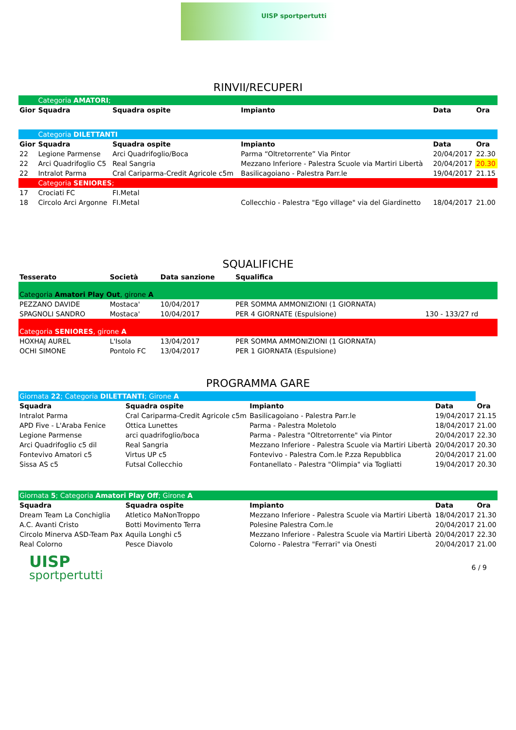UISP sportpertutti
RINVII/RECUPERI
| | Categoria AMATORI ; | | | | |
| Gior | Squadra | Squadra ospite | Impianto | Data | Ora |
| | Categoria DILETTANTI | | | | |
| Gior | Squadra | Squadra ospite | Impianto | Data | Ora |
| 22 | Legione Parmense | Arci Quadrifoglio/Boca | Parma “Oltretorrente” Via Pintor | 20/04/2017 | 22.30 |
| 22 | Arci Quadrifoglio C5 | Real Sangria | Mezzano Inferiore - Palestra Scuole via Martiri Libertà | 20/04/2017 | 20.30 |
| 22 | Intralot Parma | Cral Cariparma-Credit Agricole c5m | Basilicagoiano - Palestra Parr.le | 19/04/2017 | 21.15 |
| | Categoria SENIORES ; | | | | |
| 17 | Crociati FC | FI.Metal | | | |
| 18 | Circolo Arci Argonne | FI.Metal | Collecchio - Palestra "Ego village" via del Giardinetto | 18/04/2017 | 21.00 |
SQUALIFICHE
| Tesserato | Società | Data sanzione | Squalifica | |
| --- | --- | --- | --- | --- |
| Categoria Amatori Play Out , girone A | | | | |
| PEZZANO DAVIDE | Mostaca' | 10/04/2017 | PER SOMMA AMMONIZIONI (1 GIORNATA) | |
| SPAGNOLI SANDRO | Mostaca' | 10/04/2017 | PER 4 GIORNATE (Espulsione) | 130 - 133/27 rd |
| Categoria SENIORES , girone A | | | | |
| HOXHAJ AUREL | L'Isola | 13/04/2017 | PER SOMMA AMMONIZIONI (1 GIORNATA) | |
| OCHI SIMONE | Pontolo FC | 13/04/2017 | PER 1 GIORNATA (Espulsione) | |
PROGRAMMA GARE
| Giornata 22 ; Categoria DILETTANTI ; Girone A | | | | |
| Squadra | Squadra ospite | Impianto | Data | Ora |
| Intralot Parma | Cral Cariparma-Credit Agricole c5m | Basilicagoiano - Palestra Parr.le | 19/04/2017 | 21.15 |
| APD Five - L'Araba Fenice | Ottica Lunettes | Parma - Palestra Moletolo | 18/04/2017 | 21.00 |
| Legione Parmense | arci quadrifoglio/boca | Parma - Palestra "Oltretorrente" via Pintor | 20/04/2017 | 22.30 |
| Arci Quadrifoglio c5 dil | Real Sangria | Mezzano Inferiore - Palestra Scuole via Martiri Libertà | 20/04/2017 | 20.30 |
| Fontevivo Amatori c5 | Virtus UP c5 | Fontevivo - Palestra Com.le P.zza Repubblica | 20/04/2017 | 21.00 |
| Sissa AS c5 | Futsal Collecchio | Fontanellato - Palestra "Olimpia" via Togliatti | 19/04/2017 | 20.30 |
| Giornata 5 ; Categoria Amatori Play Off ; Girone A | | | | |
| Squadra | Squadra ospite | Impianto | Data | Ora |
| Dream Team La Conchiglia | Atletico MaNonTroppo | Mezzano Inferiore - Palestra Scuole via Martiri Libertà | 18/04/2017 | 21.30 |
| A.C. Avanti Cristo | Botti Movimento Terra | Polesine Palestra Com.le | 20/04/2017 | 21.00 |
| Circolo Minerva ASD-Team Pax | Aquila Longhi c5 | Mezzano Inferiore - Palestra Scuole via Martiri Libertà | 20/04/2017 | 22.30 |
| Real Colorno | Pesce Diavolo | Colorno - Palestra "Ferrari" via Onesti | 20/04/2017 | 21.00 |
UISP
sportpertutti
6 / 9